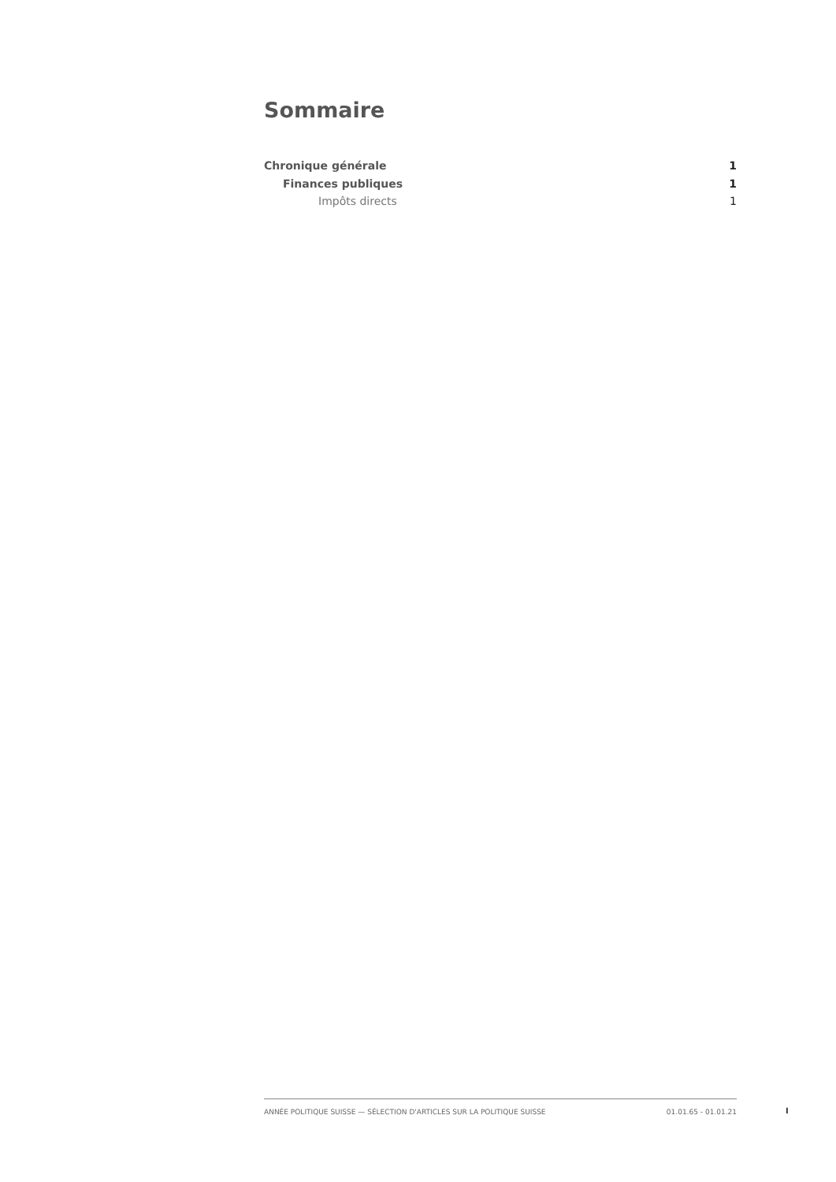Sommaire
Chronique générale 1
Finances publiques 1
Impôts directs 1
ANNÉE POLITIQUE SUISSE — SÉLECTION D'ARTICLES SUR LA POLITIQUE SUISSE 01.01.65 - 01.01.21
I